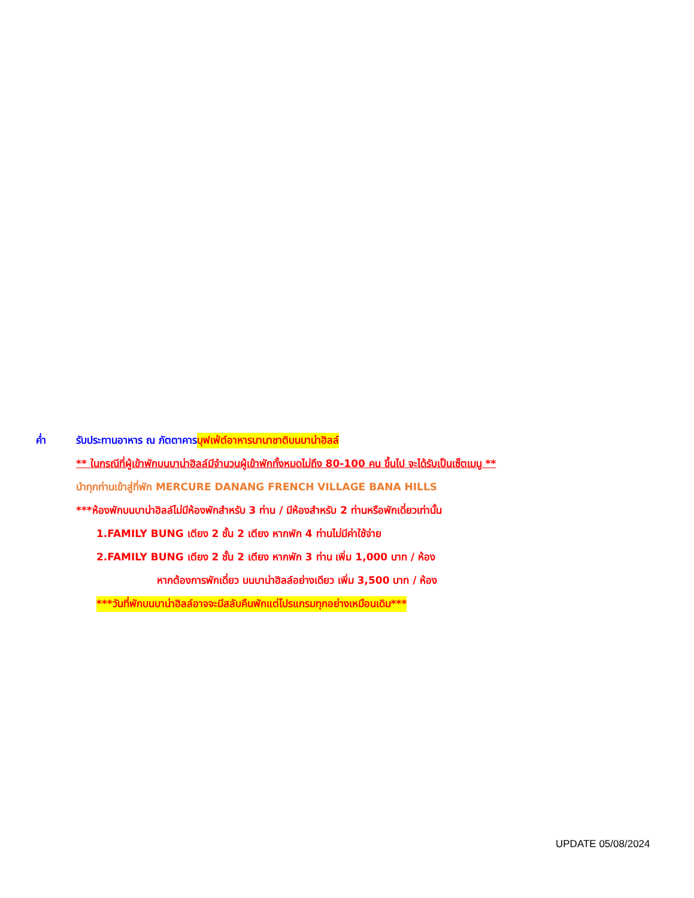ค่ำ รับประทานอาหาร ณ ภัตตาคาร บุฟเฟ่ต์อาหารนานาชาติบนบาน่าฮิลล์
** ในกรณีที่ผู้เข้าพักบนบาน่าฮิลล์มีจำนวนผู้เข้าพักทั้งหมดไม่ถึง 80-100 คน ขึ้นไป จะได้รับเป็นเซ็ตเมนู **
นำทุกท่านเข้าสู่ที่พัก MERCURE DANANG FRENCH VILLAGE BANA HILLS
***ห้องพักบนบาน่าฮิลล์ไม่มีห้องพักสำหรับ 3 ท่าน / มีห้องสำหรับ 2 ท่านหรือพักเดี่ยวเท่านั้น
1.FAMILY BUNG เตียง 2 ชั้น 2 เตียง หากพัก 4 ท่านไม่มีค่าใช้จ่าย
2.FAMILY BUNG เตียง 2 ชั้น 2 เตียง หากพัก 3 ท่าน เพิ่ม 1,000 บาท / ห้อง
หากต้องการพักเดี่ยว บนบาน่าฮิลล์อย่างเดียว เพิ่ม 3,500 บาท / ห้อง
***วันที่พักบนบาน่าฮิลล์อาจจะมีสลับคืนพักแต่โปรแกรมทุกอย่างเหมือนเดิม***
UPDATE 05/08/2024